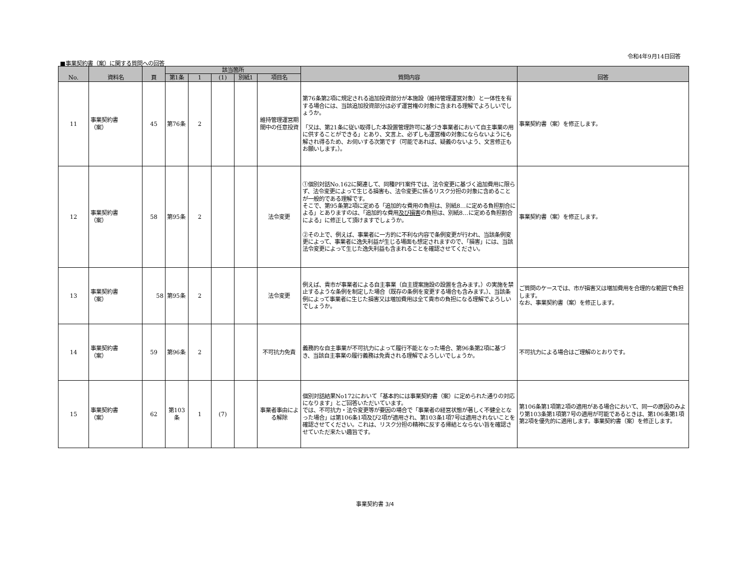令和4年9月14日回答
■事業契約書（案）に関する質問への回答
| No. | 資料名 | 頁 | 該当箇所 | | | | | 質問内容 | 回答 |
| --- | --- | --- | --- | --- | --- | --- | --- | --- | --- |
| | | | 第1条 | 1 | (1) | 別紙1 | 項目名 | | |
| 11 | 事業契約書 （案） | 45 | 第76条 | 2 | | | 維持管理運営期間中の任意投資 | 第76条第2項に規定される追加投資部分が本施設（維持管理運営対象）と一体性を有する場合には、当該追加投資部分は必ず運営権の対象に含まれる理解でよろしいでしょうか。 「又は、第21条に従い取得した本設置管理許可に基づき事業者において自主事業の用に供することができる」とあり、文言上、必ずしも運営権の対象にならないようにも解され得るため、お伺いする次第です（可能であれば、疑義のないよう、文言修正もお願いします。）。 | 事業契約書（案）を修正します。 |
| 12 | 事業契約書 （案） | 58 | 第95条 | 2 | | | 法令変更 | ①個別対話No.162に関連して、同種PFI案件では、法令変更に基づく追加費用に限らず、法令変更によって生じる損害も、法令変更に係るリスク分担の対象に含めることが一般的である理解です。 そこで、第95条第2項に定める「追加的な費用の負担は、別紙8…に定める負担割合による」とありますのは、「追加的な費用 及び損害 の負担は、別紙8…に定める負担割合による」に修正して頂けますでしょうか。 ②その上で、例えば、事業者に一方的に不利な内容で条例変更が行われ、当該条例変更によって、事業者に逸失利益が生じる場面も想定されますので、「損害」には、当該法令変更によって生じた逸失利益も含まれることを確認させてください。 | 事業契約書（案）を修正します。 |
| 13 | 事業契約書 （案） | 58 | 第95条 | 2 | | | 法令変更 | 例えば、貴市が事業者による自主事業（自主提案施設の設置を含みます。）の実施を禁止するような条例を制定した場合（既存の条例を変更する場合も含みます。）、当該条例によって事業者に生じた損害又は増加費用は全て貴市の負担になる理解でよろしいでしょうか。 | ご質問のケースでは、市が損害又は増加費用を合理的な範囲で負担します。 なお、事業契約書（案）を修正します。 |
| 14 | 事業契約書 （案） | 59 | 第96条 | 2 | | | 不可抗力免責 | 義務的な自主事業が不可抗力によって履行不能となった場合、第96条第2項に基づき、当該自主事業の履行義務は免責される理解でよろしいでしょうか。 | 不可抗力による場合はご理解のとおりです。 |
| 15 | 事業契約書 （案） | 62 | 第103条 | 1 | (7) | | 事業者事由による解除 | 個別対話結果No172において「基本的には事業契約書（案）に定められた通りの対応になります」とご回答いただいています。 では、不可抗力・法令変更等が要因の場合で「事業者の経営状態が著しく不健全となった場合」は第106条1項及び2項が適用され、第103条1項7号は適用されないことを確認させてください。これは、リスク分担の精神に反する帰結とならない旨を確認させていただ来たい趣旨です。 | 第106条第1項第2項の適用がある場合において、同一の原因のみより第103条第1項第7号の適用が可能であるときは、第106条第1項第2項を優先的に適用します。事業契約書（案）を修正します。 |
事業契約書 3/4